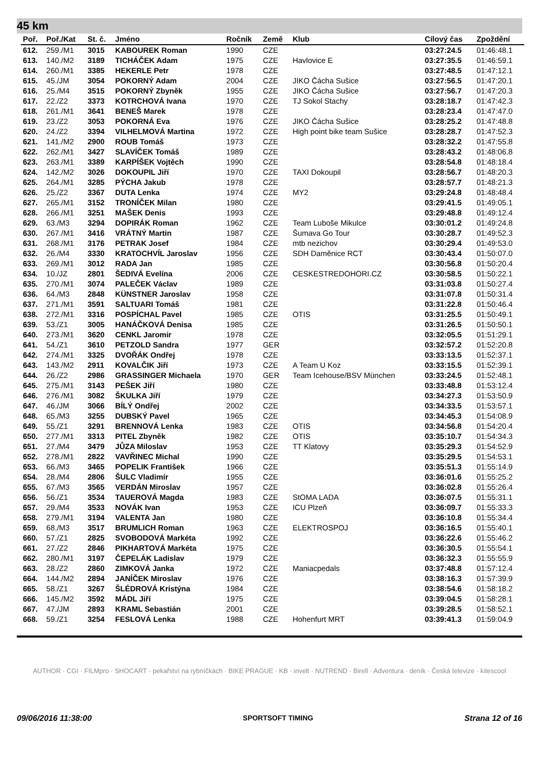45 km
| Poř. | Poř./Kat | St. č. | Jméno | Ročník | Země | Klub | Cílový čas | Zpoždění |
| --- | --- | --- | --- | --- | --- | --- | --- | --- |
| 612. | 259./M1 | 3015 | KABOUREK Roman | 1990 | CZE | | 03:27:24.5 | 01:46:48.1 |
| 613. | 140./M2 | 3189 | TICHÁČEK Adam | 1975 | CZE | Havlovice E | 03:27:35.5 | 01:46:59.1 |
| 614. | 260./M1 | 3385 | HEKERLE Petr | 1978 | CZE | | 03:27:48.5 | 01:47:12.1 |
| 615. | 45./JM | 3054 | POKORNÝ Adam | 2004 | CZE | JIKO Čácha Sušice | 03:27:56.5 | 01:47:20.1 |
| 616. | 25./M4 | 3515 | POKORNÝ Zbyněk | 1955 | CZE | JIKO Čácha Sušice | 03:27:56.7 | 01:47:20.3 |
| 617. | 22./Z2 | 3373 | KOTRCHOVÁ Ivana | 1970 | CZE | TJ Sokol Stachy | 03:28:18.7 | 01:47:42.3 |
| 618. | 261./M1 | 3641 | BENEŠ Marek | 1978 | CZE | | 03:28:23.4 | 01:47:47.0 |
| 619. | 23./Z2 | 3053 | POKORNÁ Eva | 1976 | CZE | JIKO Čácha Sušice | 03:28:25.2 | 01:47:48.8 |
| 620. | 24./Z2 | 3394 | VILHELMOVÁ Martina | 1972 | CZE | High point bike team Sušice | 03:28:28.7 | 01:47:52.3 |
| 621. | 141./M2 | 2900 | ROUB Tomáš | 1973 | CZE | | 03:28:32.2 | 01:47:55.8 |
| 622. | 262./M1 | 3427 | SLAVÍČEK Tomáš | 1989 | CZE | | 03:28:43.2 | 01:48:06.8 |
| 623. | 263./M1 | 3389 | KARPÍŠEK Vojtěch | 1990 | CZE | | 03:28:54.8 | 01:48:18.4 |
| 624. | 142./M2 | 3026 | DOKOUPIL Jiří | 1970 | CZE | TAXI Dokoupil | 03:28:56.7 | 01:48:20.3 |
| 625. | 264./M1 | 3285 | PÝCHA Jakub | 1978 | CZE | | 03:28:57.7 | 01:48:21.3 |
| 626. | 25./Z2 | 3367 | DUTA Lenka | 1974 | CZE | MY2 | 03:29:24.8 | 01:48:48.4 |
| 627. | 265./M1 | 3152 | TRONÍČEK Milan | 1980 | CZE | | 03:29:41.5 | 01:49:05.1 |
| 628. | 266./M1 | 3251 | MAŠEK Denis | 1993 | CZE | | 03:29:48.8 | 01:49:12.4 |
| 629. | 63./M3 | 3294 | DOPIRÁK Roman | 1962 | CZE | Team Luboše Mikulce | 03:30:01.2 | 01:49:24.8 |
| 630. | 267./M1 | 3416 | VRÁTNÝ Martin | 1987 | CZE | Šumava Go Tour | 03:30:28.7 | 01:49:52.3 |
| 631. | 268./M1 | 3176 | PETRAK Josef | 1984 | CZE | mtb nezichov | 03:30:29.4 | 01:49:53.0 |
| 632. | 26./M4 | 3330 | KRATOCHVÍL Jaroslav | 1956 | CZE | SDH Daměnice RCT | 03:30:43.4 | 01:50:07.0 |
| 633. | 269./M1 | 3012 | RADA Jan | 1985 | CZE | | 03:30:56.8 | 01:50:20.4 |
| 634. | 10./JZ | 2801 | ŠEDIVÁ Evelína | 2006 | CZE | CESKESTREDOHORI.CZ | 03:30:58.5 | 01:50:22.1 |
| 635. | 270./M1 | 3074 | PALEČEK Václav | 1989 | CZE | | 03:31:03.8 | 01:50:27.4 |
| 636. | 64./M3 | 2848 | KÜNSTNER Jaroslav | 1958 | CZE | | 03:31:07.8 | 01:50:31.4 |
| 637. | 271./M1 | 3591 | SALTUARI Tomáš | 1981 | CZE | | 03:31:22.8 | 01:50:46.4 |
| 638. | 272./M1 | 3316 | POSPÍCHAL Pavel | 1985 | CZE | OTIS | 03:31:25.5 | 01:50:49.1 |
| 639. | 53./Z1 | 3005 | HANÁČKOVÁ Denisa | 1985 | CZE | | 03:31:26.5 | 01:50:50.1 |
| 640. | 273./M1 | 3620 | CENKL Jaromir | 1978 | CZE | | 03:32:05.5 | 01:51:29.1 |
| 641. | 54./Z1 | 3610 | PETZOLD Sandra | 1977 | GER | | 03:32:57.2 | 01:52:20.8 |
| 642. | 274./M1 | 3325 | DVOŘÁK Ondřej | 1978 | CZE | | 03:33:13.5 | 01:52:37.1 |
| 643. | 143./M2 | 2911 | KOVALČIK Jiří | 1973 | CZE | A Team U Koz | 03:33:15.5 | 01:52:39.1 |
| 644. | 26./Z2 | 2986 | GRASSINGER Michaela | 1970 | GER | Team Icehouse/BSV München | 03:33:24.5 | 01:52:48.1 |
| 645. | 275./M1 | 3143 | PEŠEK Jiří | 1980 | CZE | | 03:33:48.8 | 01:53:12.4 |
| 646. | 276./M1 | 3082 | ŠKULKA Jiří | 1979 | CZE | | 03:34:27.3 | 01:53:50.9 |
| 647. | 46./JM | 3066 | BÍLÝ Ondřej | 2002 | CZE | | 03:34:33.5 | 01:53:57.1 |
| 648. | 65./M3 | 3255 | DUBSKÝ Pavel | 1965 | CZE | | 03:34:45.3 | 01:54:08.9 |
| 649. | 55./Z1 | 3291 | BRENNOVÁ Lenka | 1983 | CZE | OTIS | 03:34:56.8 | 01:54:20.4 |
| 650. | 277./M1 | 3313 | PITEL Zbyněk | 1982 | CZE | OTIS | 03:35:10.7 | 01:54:34.3 |
| 651. | 27./M4 | 3479 | JŮZA Miloslav | 1953 | CZE | TT Klatovy | 03:35:29.3 | 01:54:52.9 |
| 652. | 278./M1 | 2822 | VAVŘINEC Michal | 1990 | CZE | | 03:35:29.5 | 01:54:53.1 |
| 653. | 66./M3 | 3465 | POPELIK František | 1966 | CZE | | 03:35:51.3 | 01:55:14.9 |
| 654. | 28./M4 | 2806 | ŠULC Vladimír | 1955 | CZE | | 03:36:01.6 | 01:55:25.2 |
| 655. | 67./M3 | 3565 | VERDÁN Miroslav | 1957 | CZE | | 03:36:02.8 | 01:55:26.4 |
| 656. | 56./Z1 | 3534 | TAUEROVÁ Magda | 1983 | CZE | StOMA LADA | 03:36:07.5 | 01:55:31.1 |
| 657. | 29./M4 | 3533 | NOVÁK Ivan | 1953 | CZE | ICU Plzeň | 03:36:09.7 | 01:55:33.3 |
| 658. | 279./M1 | 3194 | VALENTA Jan | 1980 | CZE | | 03:36:10.8 | 01:55:34.4 |
| 659. | 68./M3 | 3517 | BRUMLICH Roman | 1963 | CZE | ELEKTROSPOJ | 03:36:16.5 | 01:55:40.1 |
| 660. | 57./Z1 | 2825 | SVOBODOVÁ Markéta | 1992 | CZE | | 03:36:22.6 | 01:55:46.2 |
| 661. | 27./Z2 | 2846 | PIKHARTOVÁ Markéta | 1975 | CZE | | 03:36:30.5 | 01:55:54.1 |
| 662. | 280./M1 | 3197 | ČEPELÁK Ladislav | 1979 | CZE | | 03:36:32.3 | 01:55:55.9 |
| 663. | 28./Z2 | 2860 | ZIMKOVÁ Janka | 1972 | CZE | Maniacpedals | 03:37:48.8 | 01:57:12.4 |
| 664. | 144./M2 | 2894 | JANÍČEK Miroslav | 1976 | CZE | | 03:38:16.3 | 01:57:39.9 |
| 665. | 58./Z1 | 3267 | ŠLÉDROVÁ Kristýna | 1984 | CZE | | 03:38:54.6 | 01:58:18.2 |
| 666. | 145./M2 | 3592 | MÁDL Jiří | 1975 | CZE | | 03:39:04.5 | 01:58:28.1 |
| 667. | 47./JM | 2893 | KRAML Sebastián | 2001 | CZE | | 03:39:28.5 | 01:58:52.1 |
| 668. | 59./Z1 | 3254 | FESLOVÁ Lenka | 1988 | CZE | Hohenfurt MRT | 03:39:41.3 | 01:59:04.9 |
AUTHOR · CGI · FILMpro · SHOCART · pekařství na rybníčkách · BIKE PRAGUE · KB · invelt · NUTREND · Birell · Adventura · deník · Česká televize · kitescool
09/06/2016 11:38:00 SPORTSOFT TIMING Strana 12 of 16